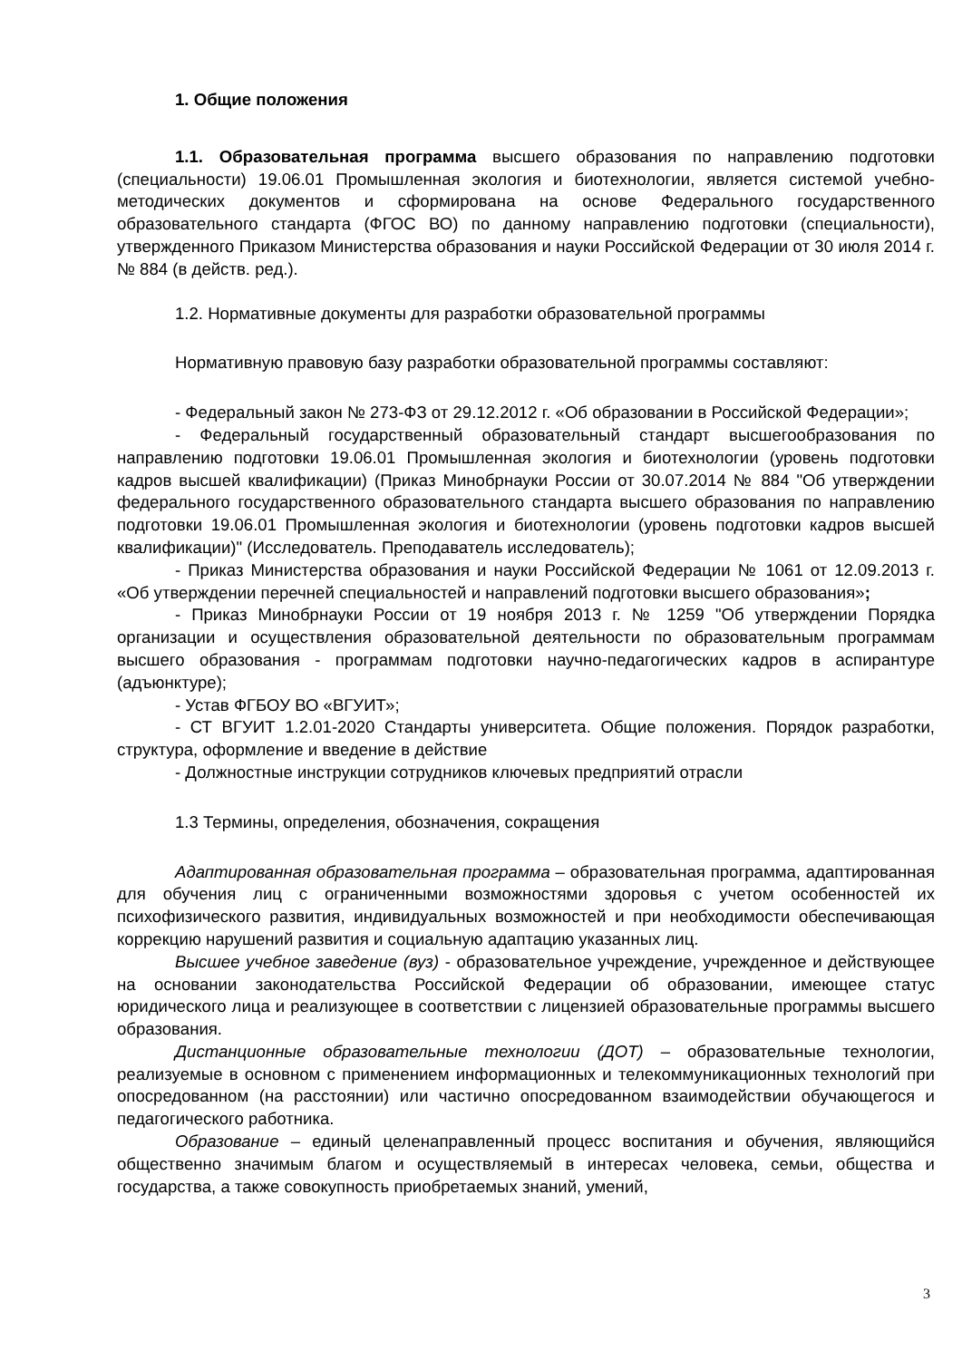1. Общие положения
1.1. Образовательная программа высшего образования по направлению подготовки (специальности) 19.06.01 Промышленная экология и биотехнологии, является системой учебно-методических документов и сформирована на основе Федерального государственного образовательного стандарта (ФГОС ВО) по данному направлению подготовки (специальности), утвержденного Приказом Министерства образования и науки Российской Федерации от 30 июля 2014 г. № 884 (в действ. ред.).
1.2. Нормативные документы для разработки образовательной программы
Нормативную правовую базу разработки образовательной программы составляют:
- Федеральный закон № 273-ФЗ от 29.12.2012 г. «Об образовании в Российской Федерации»;
- Федеральный государственный образовательный стандарт высшегообразования по направлению подготовки 19.06.01 Промышленная экология и биотехнологии (уровень подготовки кадров высшей квалификации) (Приказ Минобрнауки России от 30.07.2014 № 884 "Об утверждении федерального государственного образовательного стандарта высшего образования по направлению подготовки 19.06.01 Промышленная экология и биотехнологии (уровень подготовки кадров высшей квалификации)" (Исследователь. Преподаватель исследователь);
- Приказ Министерства образования и науки Российской Федерации № 1061 от 12.09.2013 г. «Об утверждении перечней специальностей и направлений подготовки высшего образования»;
- Приказ Минобрнауки России от 19 ноября 2013 г. № 1259 "Об утверждении Порядка организации и осуществления образовательной деятельности по образовательным программам высшего образования - программам подготовки научно-педагогических кадров в аспирантуре (адъюнктуре);
- Устав ФГБОУ ВО «ВГУИТ»;
- СТ ВГУИТ 1.2.01-2020 Стандарты университета. Общие положения. Порядок разработки, структура, оформление и введение в действие
- Должностные инструкции сотрудников ключевых предприятий отрасли
1.3 Термины, определения, обозначения, сокращения
Адаптированная образовательная программа – образовательная программа, адаптированная для обучения лиц с ограниченными возможностями здоровья с учетом особенностей их психофизического развития, индивидуальных возможностей и при необходимости обеспечивающая коррекцию нарушений развития и социальную адаптацию указанных лиц.
Высшее учебное заведение (вуз) - образовательное учреждение, учрежденное и действующее на основании законодательства Российской Федерации об образовании, имеющее статус юридического лица и реализующее в соответствии с лицензией образовательные программы высшего образования.
Дистанционные образовательные технологии (ДОТ) – образовательные технологии, реализуемые в основном с применением информационных и телекоммуникационных технологий при опосредованном (на расстоянии) или частично опосредованном взаимодействии обучающегося и педагогического работника.
Образование – единый целенаправленный процесс воспитания и обучения, являющийся общественно значимым благом и осуществляемый в интересах человека, семьи, общества и государства, а также совокупность приобретаемых знаний, умений,
3